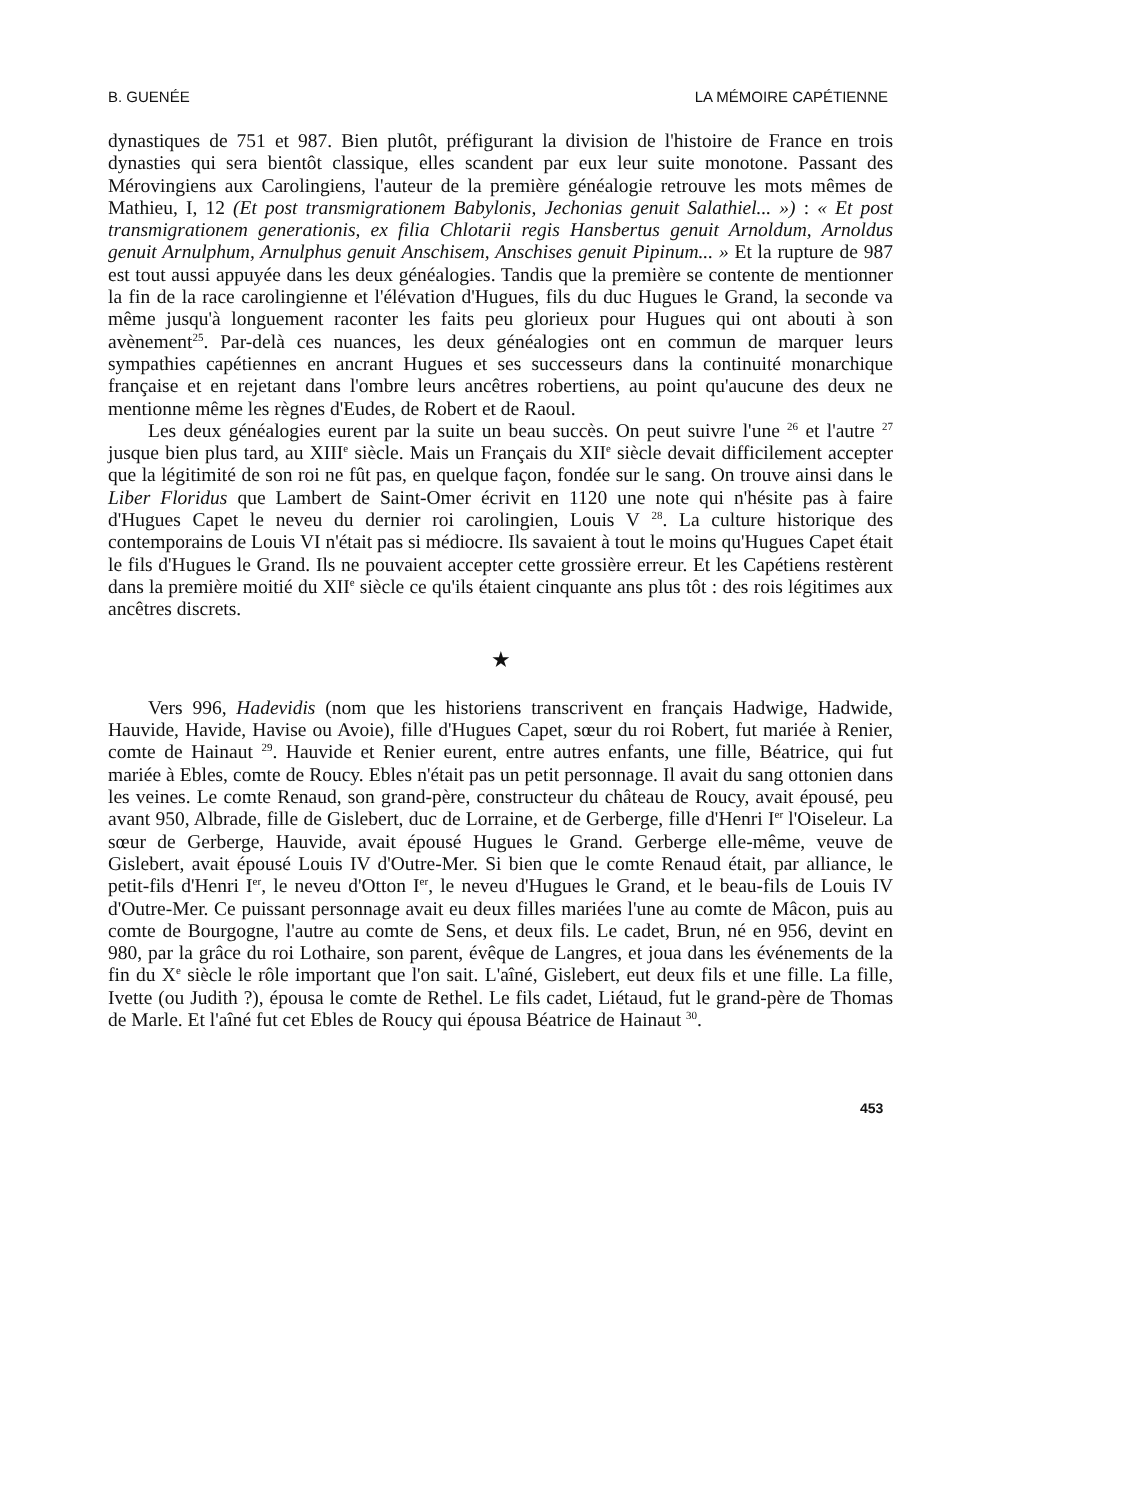B. GUENÉE LA MÉMOIRE CAPÉTIENNE
dynastiques de 751 et 987. Bien plutôt, préfigurant la division de l'histoire de France en trois dynasties qui sera bientôt classique, elles scandent par eux leur suite monotone. Passant des Mérovingiens aux Carolingiens, l'auteur de la première généalogie retrouve les mots mêmes de Mathieu, I, 12 (Et post transmigrationem Babylonis, Jechonias genuit Salathiel... ») : « Et post transmigrationem generationis, ex filia Chlotarii regis Hansbertus genuit Arnoldum, Arnoldus genuit Arnulphum, Arnulphus genuit Anschisem, Anschises genuit Pipinum... » Et la rupture de 987 est tout aussi appuyée dans les deux généalogies. Tandis que la première se contente de mentionner la fin de la race carolingienne et l'élévation d'Hugues, fils du duc Hugues le Grand, la seconde va même jusqu'à longuement raconter les faits peu glorieux pour Hugues qui ont abouti à son avènement<sup>25</sup>. Par-delà ces nuances, les deux généalogies ont en commun de marquer leurs sympathies capétiennes en ancrant Hugues et ses successeurs dans la continuité monarchique française et en rejetant dans l'ombre leurs ancêtres robertiens, au point qu'aucune des deux ne mentionne même les règnes d'Eudes, de Robert et de Raoul.
Les deux généalogies eurent par la suite un beau succès. On peut suivre l'une <sup>26</sup> et l'autre <sup>27</sup> jusque bien plus tard, au XIII<sup>e</sup> siècle. Mais un Français du XII<sup>e</sup> siècle devait difficilement accepter que la légitimité de son roi ne fût pas, en quelque façon, fondée sur le sang. On trouve ainsi dans le Liber Floridus que Lambert de Saint-Omer écrivit en 1120 une note qui n'hésite pas à faire d'Hugues Capet le neveu du dernier roi carolingien, Louis V <sup>28</sup>. La culture historique des contemporains de Louis VI n'était pas si médiocre. Ils savaient à tout le moins qu'Hugues Capet était le fils d'Hugues le Grand. Ils ne pouvaient accepter cette grossière erreur. Et les Capétiens restèrent dans la première moitié du XII<sup>e</sup> siècle ce qu'ils étaient cinquante ans plus tôt : des rois légitimes aux ancêtres discrets.
★
Vers 996, Hadevidis (nom que les historiens transcrivent en français Hadwige, Hadwide, Hauvide, Havide, Havise ou Avoie), fille d'Hugues Capet, sœur du roi Robert, fut mariée à Renier, comte de Hainaut <sup>29</sup>. Hauvide et Renier eurent, entre autres enfants, une fille, Béatrice, qui fut mariée à Ebles, comte de Roucy. Ebles n'était pas un petit personnage. Il avait du sang ottonien dans les veines. Le comte Renaud, son grand-père, constructeur du château de Roucy, avait épousé, peu avant 950, Albrade, fille de Gislebert, duc de Lorraine, et de Gerberge, fille d'Henri I<sup>er</sup> l'Oiseleur. La sœur de Gerberge, Hauvide, avait épousé Hugues le Grand. Gerberge elle-même, veuve de Gislebert, avait épousé Louis IV d'Outre-Mer. Si bien que le comte Renaud était, par alliance, le petit-fils d'Henri I<sup>er</sup>, le neveu d'Otton I<sup>er</sup>, le neveu d'Hugues le Grand, et le beau-fils de Louis IV d'Outre-Mer. Ce puissant personnage avait eu deux filles mariées l'une au comte de Mâcon, puis au comte de Bourgogne, l'autre au comte de Sens, et deux fils. Le cadet, Brun, né en 956, devint en 980, par la grâce du roi Lothaire, son parent, évêque de Langres, et joua dans les événements de la fin du X<sup>e</sup> siècle le rôle important que l'on sait. L'aîné, Gislebert, eut deux fils et une fille. La fille, Ivette (ou Judith ?), épousa le comte de Rethel. Le fils cadet, Liétaud, fut le grand-père de Thomas de Marle. Et l'aîné fut cet Ebles de Roucy qui épousa Béatrice de Hainaut <sup>30</sup>.
453